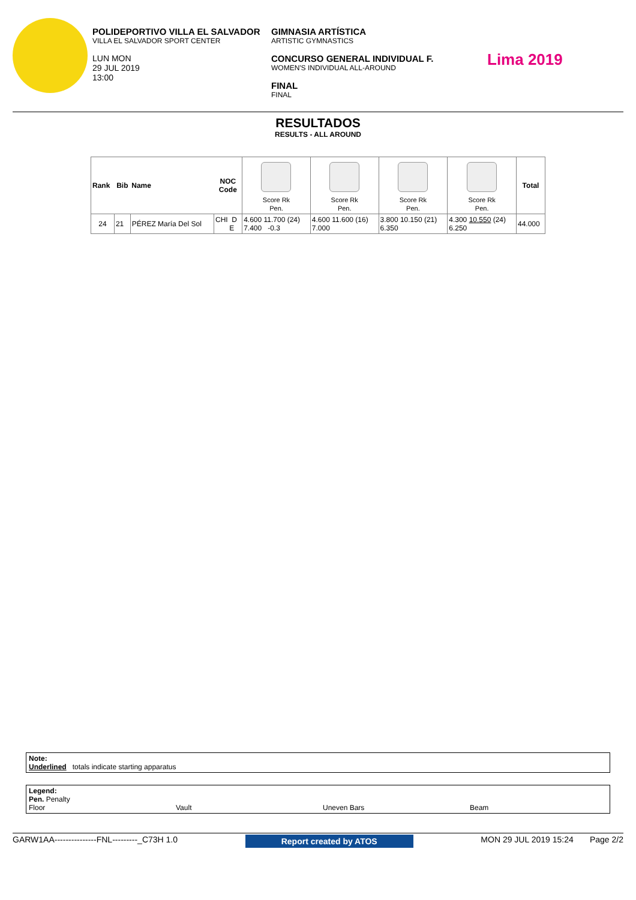POLIDEPORTIVO VILLA EL SALVADOR
VILLA EL SALVADOR SPORT CENTER
LUN MON
29 JUL 2019
13:00
GIMNASIA ARTÍSTICA
ARTISTIC GYMNASTICS
CONCURSO GENERAL INDIVIDUAL F.
WOMEN'S INDIVIDUAL ALL-AROUND
FINAL
FINAL
Lima 2019
RESULTADOS
RESULTS - ALL AROUND
| Rank | Bib | Name | NOC Code | Score Rk Pen. | Score Rk Pen. | Score Rk Pen. | Score Rk Pen. | Total |
| --- | --- | --- | --- | --- | --- | --- | --- | --- |
| 24 | 21 | PÉREZ María Del Sol | CHI D E | 4.600 11.700 (24) 7.400 -0.3 | 4.600 11.600 (16) 7.000 | 3.800 10.150 (21) 6.350 | 4.300 10.550 (24) 6.250 | 44.000 |
Note:
Underlined totals indicate starting apparatus
Legend:
Pen. Penalty
Floor Vault Uneven Bars Beam
GARW1AA---------------FNL---------_C73H 1.0 Report created by ATOS MON 29 JUL 2019 15:24 Page 2/2